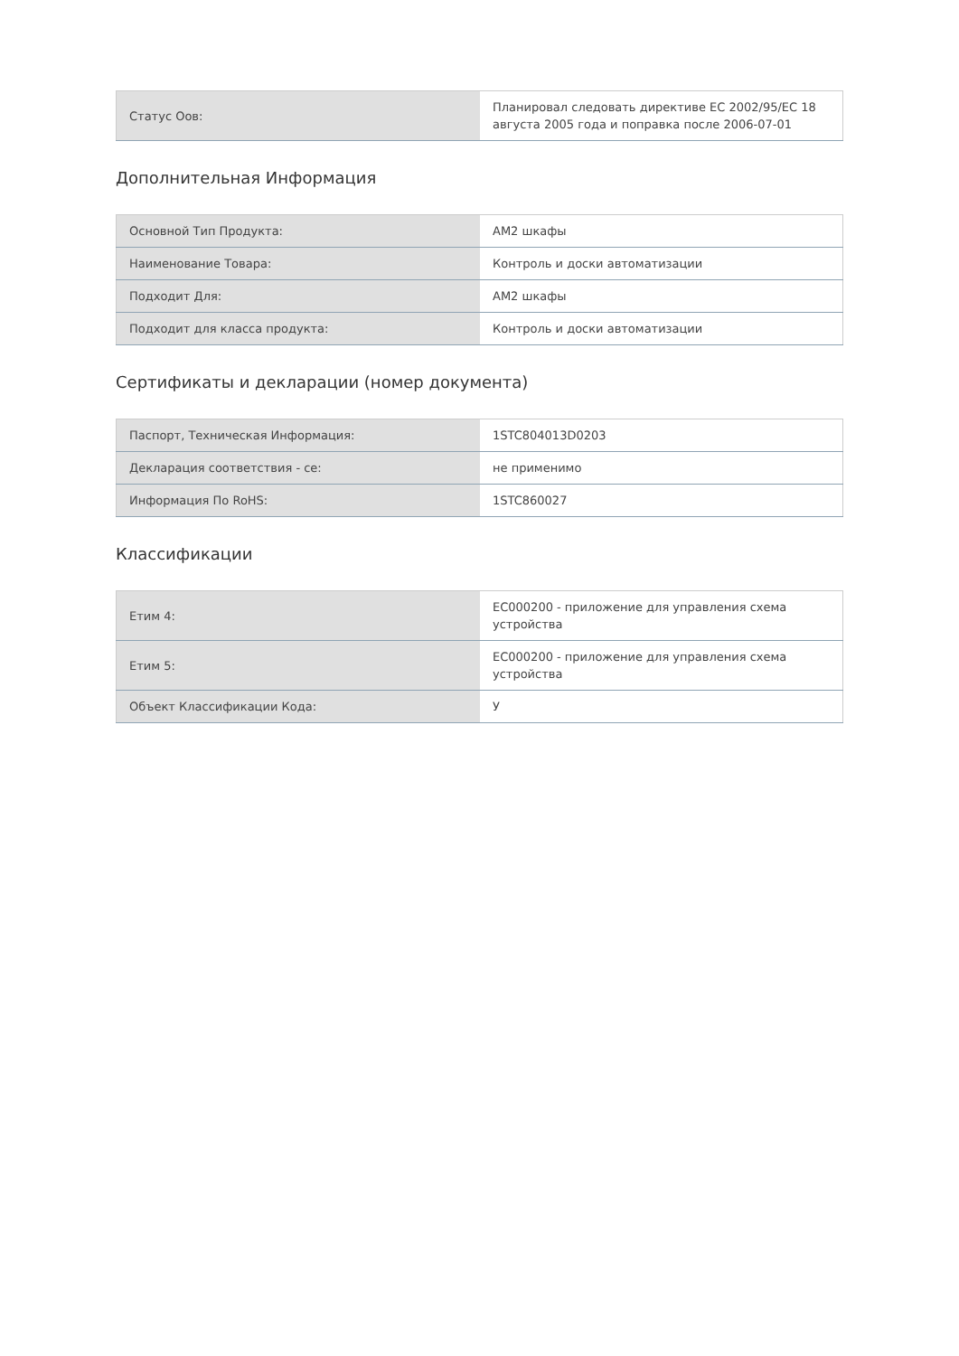| Статус Оов: | Планировал следовать директиве ЕС 2002/95/ЕС 18 августа 2005 года и поправка после 2006-07-01 |
Дополнительная Информация
| Основной Тип Продукта: | АМ2 шкафы |
| Наименование Товара: | Контроль и доски автоматизации |
| Подходит Для: | АМ2 шкафы |
| Подходит для класса продукта: | Контроль и доски автоматизации |
Сертификаты и декларации (номер документа)
| Паспорт, Техническая Информация: | 1STC804013D0203 |
| Декларация соответствия - се: | не применимо |
| Информация По RoHS: | 1STC860027 |
Классификации
| Етим 4: | EC000200 - приложение для управления схема устройства |
| Етим 5: | EC000200 - приложение для управления схема устройства |
| Объект Классификации Кода: | У |